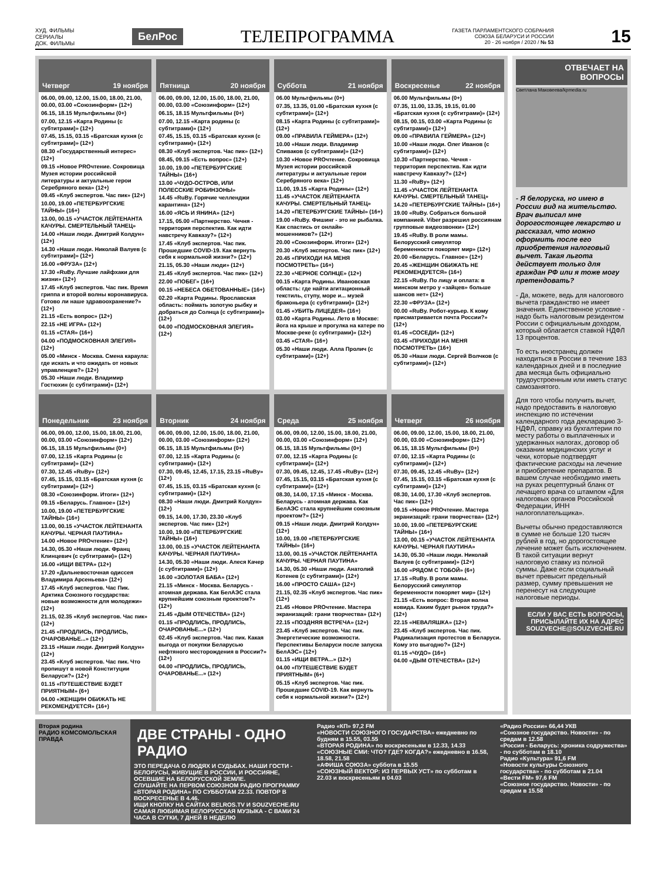ХУД. ФИЛЬМЫ
СЕРИАЛЫ
ДОК. ФИЛЬМЫ
БелРос
ТЕЛЕПРОГРАММА
ГАЗЕТА ПАРЛАМЕНТСКОГО СОБРАНИЯ
СОЮЗА БЕЛАРУСИ И РОССИИ
20 - 26 ноября / 2020 / № 53
15
Четверг 19 ноября
06.00, 09.00, 12.00, 15.00, 18.00, 21.00, 00.00, 03.00 «Союзинформ» (12+)
06.15, 18.15 Мультфильмы (0+)
07.00, 12.15 «Карта Родины (с субтитрами)» (12+)
07.45, 15.15, 03.15 «Братская кухня (с субтитрами)» (12+)
08.30 «Государственный интерес» (12+)
09.15 «Новое PROчтение. Сокровища Музея истории российской литературы и актуальные герои Серебряного века» (12+)
09.45 «Клуб экспертов. Час пик» (12+)
10.00, 19.00 «ПЕТЕРБУРГСКИЕ ТАЙНЫ» (16+)
13.00, 00.15 «УЧАСТОК ЛЕЙТЕНАНТА КАЧУРЫ. СМЕРТЕЛЬНЫЙ ТАНЕЦ»
14.00 «Наши люди. Дмитрий Колдун» (12+)
14.30 «Наши люди. Николай Валуев (с субтитрами)» (12+)
16.00 «ФРУЗА» (12+)
17.30 «RuBy. Лучшие лайфхаки для жизни» (12+)
17.45 «Клуб экспертов. Час пик. Время гриппа и второй волны коронавируса. Готово ли наше здравоохранение?» (12+)
21.15 «Есть вопрос» (12+)
22.15 «НЕ ИГРА» (12+)
01.15 «СТАЯ» (16+)
04.00 «ПОДМОСКОВНАЯ ЭЛЕГИЯ» (12+)
05.00 «Минск - Москва. Смена караула: где искать и что ожидать от новых управленцев?» (12+)
05.30 «Наши люди. Владимир Гостюхин (с субтитрами)» (12+)
Пятница 20 ноября
06.00, 09.00, 12.00, 15.00, 18.00, 21.00, 00.00, 03.00 «Союзинформ» (12+)
06.15, 18.15 Мультфильмы (0+)
07.00, 12.15 «Карта родины (с субтитрами)» (12+)
07.45, 15.15, 03.15 «Братская кухня (с субтитрами)» (12+)
08.30 «Клуб экспертов. Час пик» (12+)
08.45, 09.15 «Есть вопрос» (12+)
10.00, 19.00 «ПЕТЕРБУРГСКИЕ ТАЙНЫ» (16+)
13.00 «ЧУДО-ОСТРОВ, ИЛИ ПОЛЕССКИЕ РОБИНЗОНЫ»
14.45 «RuBy. Горячие челленджи карантина» (12+)
16.00 «ЯСЬ И ЯНИНА» (12+)
17.15, 05.00 «Партнерство. Чечня - территория перспектив. Как идти навстречу Кавказу?» (12+)
17.45 «Клуб экспертов. Час пик. Прошедшие COVID-19. Как вернуть себя к нормальной жизни?» (12+)
21.15, 05.30 «Наши люди» (12+)
21.45 «Клуб экспертов. Час пик» (12+)
22.00 «ПОБЕГ» (16+)
00.15 «НЕБЕСА ОБЕТОВАННЫЕ» (16+)
02.20 «Карта Родины. Ярославская область: поймать золотую рыбку и добраться до Солнца (с субтитрами)» (12+)
04.00 «ПОДМОСКОВНАЯ ЭЛЕГИЯ» (12+)
Суббота 21 ноября
06.00 Мультфильмы (0+)
07.35, 13.35, 01.00 «Братская кухня (с субтитрами)» (12+)
08.15 «Карта Родины (с субтитрами)» (12+)
09.00 «ПРАВИЛА ГЕЙМЕРА» (12+)
10.00 «Наши люди. Владимир Спиваков (с субтитрами)» (12+)
10.30 «Новое PROчтение. Сокровища Музея истории российской литературы и актуальные герои Серебряного века» (12+)
11.00, 19.15 «Карта Родины» (12+)
11.45 «УЧАСТОК ЛЕЙТЕНАНТА КАЧУРЫ. СМЕРТЕЛЬНЫЙ ТАНЕЦ»
14.20 «ПЕТЕРБУРГСКИЕ ТАЙНЫ» (16+)
19.00 «RuBy. Фишинг - это не рыбалка. Как спастись от онлайн-мошенников?» (12+)
20.00 «Союзинформ. Итоги» (12+)
20.30 «Клуб экспертов. Час пик» (12+)
20.45 «ПРИХОДИ НА МЕНЯ ПОСМОТРЕТЬ» (16+)
22.30 «ЧЕРНОЕ СОЛНЦЕ» (12+)
00.15 «Карта Родины. Ивановская область: где найти агитационный текстиль, ступу, море и... музей браконьера (с субтитрами)» (12+)
01.45 «УБИТЬ ЛИЦЕДЕЯ» (16+)
03.00 «Карта Родины. Лето в Москве: йога на крыше и прогулка на катере по Москве-реке (с субтитрами)» (12+)
03.45 «СТАЯ» (16+)
05.30 «Наши люди. Алла Пролич (с субтитрами)» (12+)
Воскресенье 22 ноября
06.00 Мультфильмы (0+)
07.35, 11.00, 13.35, 19.15, 01.00 «Братская кухня (с субтитрами)» (12+)
08.15, 00.15, 03.00 «Карта Родины (с субтитрами)» (12+)
09.00 «ПРАВИЛА ГЕЙМЕРА» (12+)
10.00 «Наши люди. Олег Иванов (с субтитрами)» (12+)
10.30 «Партнерство. Чечня - территория перспектив. Как идти навстречу Кавказу?» (12+)
11.30 «RuBy» (12+)
11.45 «УЧАСТОК ЛЕЙТЕНАНТА КАЧУРЫ. СМЕРТЕЛЬНЫЙ ТАНЕЦ»
14.20 «ПЕТЕРБУРГСКИЕ ТАЙНЫ» (16+)
19.00 «RuBy. Собраться большой компанией. Viber разрешил россиянам групповые видеозвонки» (12+)
19.45 «RuBy. В роли мамы. Белорусский симулятор беременности покоряет мир» (12+)
20.00 «Беларусь. Главное» (12+)
20.45 «ЖЕНЩИН ОБИЖАТЬ НЕ РЕКОМЕНДУЕТСЯ» (16+)
22.15 «RuBy. По лицу и оплата: в минском метро у «зайцев» больше шансов нет» (12+)
22.30 «ФРУЗА» (12+)
00.00 «RuBy. Робот-курьер. К кому присматривается почта России?» (12+)
01.45 «СОСЕДИ» (12+)
03.45 «ПРИХОДИ НА МЕНЯ ПОСМОТРЕТЬ» (16+)
05.30 «Наши люди. Сергей Волчков (с субтитрами)» (12+)
Понедельник 23 ноября
06.00, 09.00, 12.00, 15.00, 18.00, 21.00, 00.00, 03.00 «Союзинформ» (12+)
06.15, 18.15 Мультфильмы (0+)
07.00, 12.15 «Карта Родины (с субтитрами)» (12+)
07.30, 12.45 «RuBy» (12+)
07.45, 15.15, 03.15 «Братская кухня (с субтитрами)» (12+)
08.30 «Союзинформ. Итоги» (12+)
09.15 «Беларусь. Главное» (12+)
10.00, 19.00 «ПЕТЕРБУРГСКИЕ ТАЙНЫ» (16+)
13.00, 00.15 «УЧАСТОК ЛЕЙТЕНАНТА КАЧУРЫ. ЧЕРНАЯ ПАУТИНА»
14.00 «Новое PROчтение» (12+)
14.30, 05.30 «Наши люди. Франц Клинцевич (с субтитрами)» (12+)
16.00 «ИЩИ ВЕТРА» (12+)
17.20 «Дальневосточная одиссея Владимира Арсеньева» (12+)
17.45 «Клуб экспертов. Час Пик. Арктика Союзного государства: новые возможности для молодежи» (12+)
21.15, 02.35 «Клуб экспертов. Час пик» (12+)
21.45 «ПРОДЛИСЬ, ПРОДЛИСЬ, ОЧАРОВАНЬЕ...» (12+)
23.15 «Наши люди. Дмитрий Колдун» (12+)
23.45 «Клуб экспертов. Час пик. Что пропишут в новой Конституции Беларуси?» (12+)
01.15 «ПУТЕШЕСТВИЕ БУДЕТ ПРИЯТНЫМ» (6+)
04.00 «ЖЕНЩИН ОБИЖАТЬ НЕ РЕКОМЕНДУЕТСЯ» (16+)
Вторник 24 ноября
06.00, 09.00, 12.00, 15.00, 18.00, 21.00, 00.00, 03.00 «Союзинформ» (12+)
06.15, 18.15 Мультфильмы (0+)
07.00, 12.15 «Карта Родины (с субтитрами)» (12+)
07.30, 09.45, 12.45, 17.15, 23.15 «RuBy» (12+)
07.45, 15.15, 03.15 «Братская кухня (с субтитрами)» (12+)
08.30 «Наши люди. Дмитрий Колдун» (12+)
09.15, 14.00, 17.30, 23.30 «Клуб экспертов. Час пик» (12+)
10.00, 19.00 «ПЕТЕРБУРГСКИЕ ТАЙНЫ» (16+)
13.00, 00.15 «УЧАСТОК ЛЕЙТЕНАНТА КАЧУРЫ. ЧЕРНАЯ ПАУТИНА»
14.30, 05.30 «Наши люди. Алеся Качер (с субтитрами)» (12+)
16.00 «ЗОЛОТАЯ БАБА» (12+)
21.15 «Минск - Москва. Беларусь - атомная держава. Как БелАЭС стала крупнейшим союзным проектом?» (12+)
21.45 «ДЫМ ОТЕЧЕСТВА» (12+)
01.15 «ПРОДЛИСЬ, ПРОДЛИСЬ, ОЧАРОВАНЬЕ...» (12+)
02.45 «Клуб экспертов. Час пик. Какая выгода от покупки Беларусью нефтяного месторождения в России?» (12+)
04.00 «ПРОДЛИСЬ, ПРОДЛИСЬ, ОЧАРОВАНЬЕ...» (12+)
Среда 25 ноября
06.00, 09.00, 12.00, 15.00, 18.00, 21.00, 00.00, 03.00 «Союзинформ» (12+)
06.15, 18.15 Мультфильмы (0+)
07.00, 12.15 «Карта Родины (с субтитрами)» (12+)
07.30, 09.45, 12.45, 17.45 «RuBy» (12+)
07.45, 15.15, 03.15 «Братская кухня (с субтитрами)» (12+)
08.30, 14.00, 17.15 «Минск - Москва. Беларусь - атомная держава. Как БелАЭС стала крупнейшим союзным проектом?» (12+)
09.15 «Наши люди. Дмитрий Колдун» (12+)
10.00, 19.00 «ПЕТЕРБУРГСКИЕ ТАЙНЫ» (16+)
13.00, 00.15 «УЧАСТОК ЛЕЙТЕНАНТА КАЧУРЫ. ЧЕРНАЯ ПАУТИНА»
14.30, 05.30 «Наши люди. Анатолий Котенев (с субтитрами)» (12+)
16.00 «ПРОСТО САША» (12+)
21.15, 02.35 «Клуб экспертов. Час пик» (12+)
21.45 «Новое PROчтение. Мастера экранизаций: грани творчества» (12+)
22.15 «ПОЗДНЯЯ ВСТРЕЧА» (12+)
23.45 «Клуб экспертов. Час пик. Энергетические возможности. Перспективы Беларуси после запуска БелАЭС» (12+)
01.15 «ИЩИ ВЕТРА...» (12+)
04.00 «ПУТЕШЕСТВИЕ БУДЕТ ПРИЯТНЫМ» (6+)
05.15 «Клуб экспертов. Час пик. Прошедшие COVID-19. Как вернуть себя к нормальной жизни?» (12+)
Четверг 26 ноября
06.00, 09.00, 12.00, 15.00, 18.00, 21.00, 00.00, 03.00 «Союзинформ» (12+)
06.15, 18.15 Мультфильмы (0+)
07.00, 12.15 «Карта Родины (с субтитрами)» (12+)
07.30, 09.45, 12.45 «RuBy» (12+)
07.45, 15.15, 03.15 «Братская кухня (с субтитрами)» (12+)
08.30, 14.00, 17.30 «Клуб экспертов. Час пик» (12+)
09.15 «Новое PROчтение. Мастера экранизаций: грани творчества» (12+)
10.00, 19.00 «ПЕТЕРБУРГСКИЕ ТАЙНЫ» (16+)
13.00, 00.15 «УЧАСТОК ЛЕЙТЕНАНТА КАЧУРЫ. ЧЕРНАЯ ПАУТИНА»
14.30, 05.30 «Наши люди. Николай Валуев (с субтитрами)» (12+)
16.00 «РЯДОМ С ТОБОЙ» (6+)
17.15 «RuBy. В роли мамы. Белорусский симулятор беременности покоряет мир» (12+)
21.15 «Есть вопрос: Вторая волна ковида. Каким будет рынок труда?» (12+)
22.15 «НЕВАЛЯШКА» (12+)
23.45 «Клуб экспертов. Час пик. Радикализация протестов в Беларуси. Кому это выгодно?» (12+)
01.15 «ЧУДО» (16+)
04.00 «ДЫМ ОТЕЧЕСТВА» (12+)
ОТВЕЧАЕТ НА ВОПРОСЫ
Светлана Маковеева/kpmedia.ru
- Я белоруска, но имею в России вид на жительство. Врач выписал мне дорогостоящее лекарство и рассказал, что можно оформить после его приобретения налоговый вычет. Такая льгота действует только для граждан РФ или я тоже могу претендовать?
- Да, можете, ведь для налогового вычета гражданство не имеет значения. Единственное условие - надо быть налоговым резидентом России с официальным доходом, который облагается ставкой НДФЛ 13 процентов.
То есть иностранец должен находиться в России в течение 183 календарных дней и в последние два месяца быть официально трудоустроенным или иметь статус самозанятого.
Для того чтобы получить вычет, надо предоставить в налоговую инспекцию по истечении календарного года декларацию 3-НДФЛ, справку из бухгалтерии по месту работы о выплаченных и удержанных налогах, договор об оказании медицинских услуг и чеки, которые подтвердят фактические расходы на лечение и приобретение препаратов. В вашем случае необходимо иметь на руках рецептурный бланк от лечащего врача со штампом «Для налоговых органов Российской Федерации, ИНН налогоплательщика».
Вычеты обычно предоставляются в сумме не больше 120 тысяч рублей в год, но дорогостоящее лечение может быть исключением. В такой ситуации вернут налоговую ставку из полной суммы. Даже если социальный вычет превысит предельный размер, сумму превышения не перенесут на следующие налоговые периоды.
ЕСЛИ У ВАС ЕСТЬ ВОПРОСЫ, ПРИСЫЛАЙТЕ ИХ НА АДРЕС SOUZVECHE@SOUZVECHE.RU
Вторая родина
РАДИО КОМСОМОЛЬСКАЯ ПРАВДА
ДВЕ СТРАНЫ - ОДНО РАДИО
ЭТО ПЕРЕДАЧА О ЛЮДЯХ И СУДЬБАХ. НАШИ ГОСТИ - БЕЛОРУСЫ, ЖИВУЩИЕ В РОССИИ, И РОССИЯНЕ, ОСЕВШИЕ НА БЕЛОРУССКОЙ ЗЕМЛЕ.
СЛУШАЙТЕ НА ПЕРВОМ СОЮЗНОМ РАДИО ПРОГРАММУ «ВТОРАЯ РОДИНА» ПО СУББОТАМ 22.33. ПОВТОР В ВОСКРЕСЕНЬЕ В 4.46.
ИЩИ КНОПКУ НА САЙТАХ BELROS.TV И SOUZVECHE.RU
САМАЯ ЛЮБИМАЯ БЕЛОРУССКАЯ МУЗЫКА - С ВАМИ 24 ЧАСА В СУТКИ, 7 ДНЕЙ В НЕДЕЛЮ
Радио «КП» 97,2 FM
«НОВОСТИ СОЮЗНОГО ГОСУДАРСТВА» ежедневно по будням в 15.55, 03.55
«ВТОРАЯ РОДИНА» по воскресеньям в 12.33, 14.33
«СОЮЗНЫЕ СМИ: ЧТО? ГДЕ? КОГДА?» ежедневно в 16.58, 18.58, 21.58
«АФИША СОЮЗА» суббота в 15.55
«СОЮЗНЫЙ ВЕКТОР: ИЗ ПЕРВЫХ УСТ» по субботам в 22.03 и воскресеньям в 04.03
«Радио России» 66,44 УКВ
«Союзное государство. Новости» - по средам в 12.58
«Россия - Беларусь: хроника содружества» - по субботам в 18.10
Радио «Культура» 91,6 FM
«Новости культуры Союзного государства» - по субботам в 21.04
«Вести FM» 97,6 FM
«Союзное государство. Новости» - по средам в 15.58